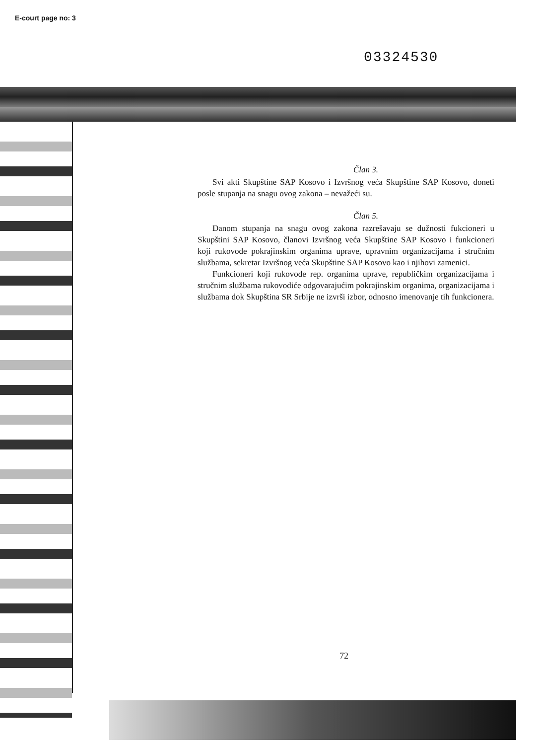E-court page no: 3
03324530
Član 3.
Svi akti Skupštine SAP Kosovo i Izvršnog veća Skupštine SAP Kosovo, doneti posle stupanja na snagu ovog zakona – nevažeći su.
Član 5.
Danom stupanja na snagu ovog zakona razrešavaju se dužnosti fukcioneri u Skupštini SAP Kosovo, članovi Izvršnog veća Skupštine SAP Kosovo i funkcioneri koji rukovode pokrajinskim organima uprave, upravnim organizacijama i stručnim službama, sekretar Izvršnog veća Skupštine SAP Kosovo kao i njihovi zamenici.
Funkcioneri koji rukovode rep. organima uprave, republičkim organizacijama i stručnim službama rukovodiće odgovarajućim pokrajinskim organima, organizacijama i službama dok Skupština SR Srbije ne izvrši izbor, odnosno imenovanje tih funkcionera.
72